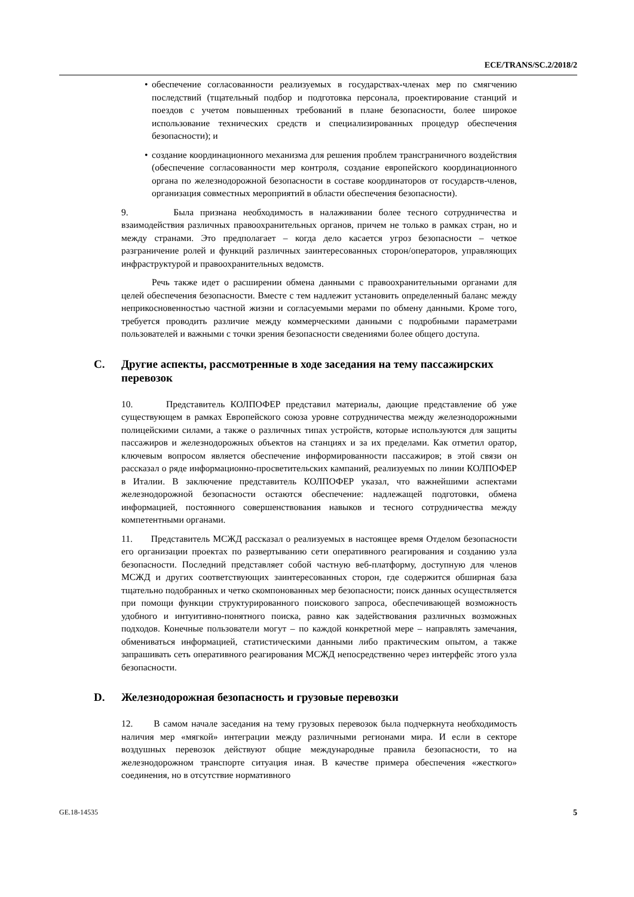ECE/TRANS/SC.2/2018/2
• обеспечение согласованности реализуемых в государствах-членах мер по смягчению последствий (тщательный подбор и подготовка персонала, проектирование станций и поездов с учетом повышенных требований в плане безопасности, более широкое использование технических средств и специализированных процедур обеспечения безопасности); и
• создание координационного механизма для решения проблем трансграничного воздействия (обеспечение согласованности мер контроля, создание европейского координационного органа по железнодорожной безопасности в составе координаторов от государств-членов, организация совместных мероприятий в области обеспечения безопасности).
9. Была признана необходимость в налаживании более тесного сотрудничества и взаимодействия различных правоохранительных органов, причем не только в рамках стран, но и между странами. Это предполагает – когда дело касается угроз безопасности – четкое разграничение ролей и функций различных заинтересованных сторон/операторов, управляющих инфраструктурой и правоохранительных ведомств.
Речь также идет о расширении обмена данными с правоохранительными органами для целей обеспечения безопасности. Вместе с тем надлежит установить определенный баланс между неприкосновенностью частной жизни и согласуемыми мерами по обмену данными. Кроме того, требуется проводить различие между коммерческими данными с подробными параметрами пользователей и важными с точки зрения безопасности сведениями более общего доступа.
C. Другие аспекты, рассмотренные в ходе заседания на тему пассажирских перевозок
10. Представитель КОЛПОФЕР представил материалы, дающие представление об уже существующем в рамках Европейского союза уровне сотрудничества между железнодорожными полицейскими силами, а также о различных типах устройств, которые используются для защиты пассажиров и железнодорожных объектов на станциях и за их пределами. Как отметил оратор, ключевым вопросом является обеспечение информированности пассажиров; в этой связи он рассказал о ряде информационно-просветительских кампаний, реализуемых по линии КОЛПОФЕР в Италии. В заключение представитель КОЛПОФЕР указал, что важнейшими аспектами железнодорожной безопасности остаются обеспечение: надлежащей подготовки, обмена информацией, постоянного совершенствования навыков и тесного сотрудничества между компетентными органами.
11. Представитель МСЖД рассказал о реализуемых в настоящее время Отделом безопасности его организации проектах по развертыванию сети оперативного реагирования и созданию узла безопасности. Последний представляет собой частную веб-платформу, доступную для членов МСЖД и других соответствующих заинтересованных сторон, где содержится обширная база тщательно подобранных и четко скомпонованных мер безопасности; поиск данных осуществляется при помощи функции структурированного поискового запроса, обеспечивающей возможность удобного и интуитивно-понятного поиска, равно как задействования различных возможных подходов. Конечные пользователи могут – по каждой конкретной мере – направлять замечания, обмениваться информацией, статистическими данными либо практическим опытом, а также запрашивать сеть оперативного реагирования МСЖД непосредственно через интерфейс этого узла безопасности.
D. Железнодорожная безопасность и грузовые перевозки
12. В самом начале заседания на тему грузовых перевозок была подчеркнута необходимость наличия мер «мягкой» интеграции между различными регионами мира. И если в секторе воздушных перевозок действуют общие международные правила безопасности, то на железнодорожном транспорте ситуация иная. В качестве примера обеспечения «жесткого» соединения, но в отсутствие нормативного
GE.18-14535 5